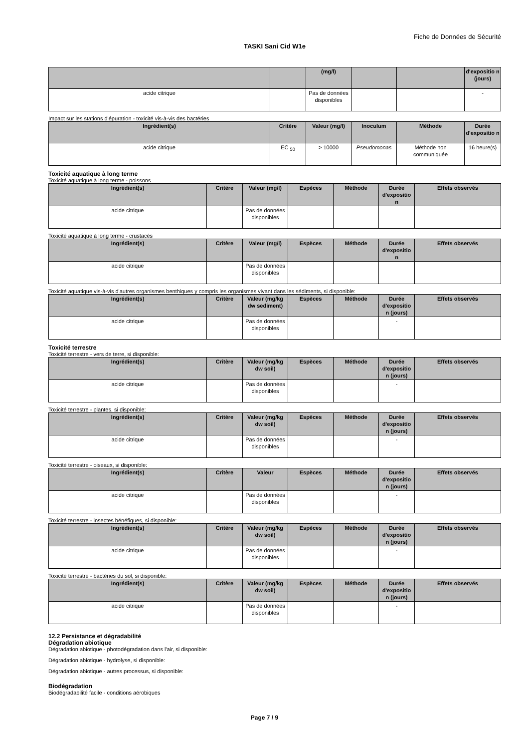Fiche de Données de Sécurité
TASKI Sani Cid W1e
| | | (mg/l) | | | d'expositio n (jours) |
| --- | --- | --- | --- | --- | --- |
| acide citrique | | Pas de données disponibles | | | - |
Impact sur les stations d'épuration - toxicité vis-à-vis des bactéries
| Ingrédient(s) | Critère | Valeur (mg/l) | Inoculum | Méthode | Durée d'expositio n |
| --- | --- | --- | --- | --- | --- |
| acide citrique | EC <sub>50</sub> | > 10000 | Pseudomonas | Méthode non communiquée | 16 heure(s) |
Toxicité aquatique à long terme
Toxicité aquatique à long terme - poissons
| Ingrédient(s) | Critère | Valeur (mg/l) | Espèces | Méthode | Durée d'expositio n | Effets observés |
| --- | --- | --- | --- | --- | --- | --- |
| acide citrique | | Pas de données disponibles | | | | |
Toxicité aquatique à long terme - crustacés
| Ingrédient(s) | Critère | Valeur (mg/l) | Espèces | Méthode | Durée d'expositio n | Effets observés |
| --- | --- | --- | --- | --- | --- | --- |
| acide citrique | | Pas de données disponibles | | | | |
Toxicité aquatique vis-à-vis d'autres organismes benthiques y compris les organismes vivant dans les sédiments, si disponible:
| Ingrédient(s) | Critère | Valeur (mg/kg dw sediment) | Espèces | Méthode | Durée d'expositio n (jours) | Effets observés |
| --- | --- | --- | --- | --- | --- | --- |
| acide citrique | | Pas de données disponibles | | | - | |
Toxicité terrestre
Toxicité terrestre - vers de terre, si disponible:
| Ingrédient(s) | Critère | Valeur (mg/kg dw soil) | Espèces | Méthode | Durée d'expositio n (jours) | Effets observés |
| --- | --- | --- | --- | --- | --- | --- |
| acide citrique | | Pas de données disponibles | | | - | |
Toxicité terrestre - plantes, si disponible:
| Ingrédient(s) | Critère | Valeur (mg/kg dw soil) | Espèces | Méthode | Durée d'expositio n (jours) | Effets observés |
| --- | --- | --- | --- | --- | --- | --- |
| acide citrique | | Pas de données disponibles | | | - | |
Toxicité terrestre - oiseaux, si disponible:
| Ingrédient(s) | Critère | Valeur | Espèces | Méthode | Durée d'expositio n (jours) | Effets observés |
| --- | --- | --- | --- | --- | --- | --- |
| acide citrique | | Pas de données disponibles | | | - | |
Toxicité terrestre - insectes bénéfiques, si disponible:
| Ingrédient(s) | Critère | Valeur (mg/kg dw soil) | Espèces | Méthode | Durée d'expositio n (jours) | Effets observés |
| --- | --- | --- | --- | --- | --- | --- |
| acide citrique | | Pas de données disponibles | | | - | |
Toxicité terrestre - bactéries du sol, si disponible:
| Ingrédient(s) | Critère | Valeur (mg/kg dw soil) | Espèces | Méthode | Durée d'expositio n (jours) | Effets observés |
| --- | --- | --- | --- | --- | --- | --- |
| acide citrique | | Pas de données disponibles | | | - | |
12.2 Persistance et dégradabilité
Dégradation abiotique
Dégradation abiotique - photodégradation dans l'air, si disponible:
Dégradation abiotique - hydrolyse, si disponible:
Dégradation abiotique - autres processus, si disponible:
Biodégradation
Biodégradabilité facile - conditions aérobiques
Page 7 / 9